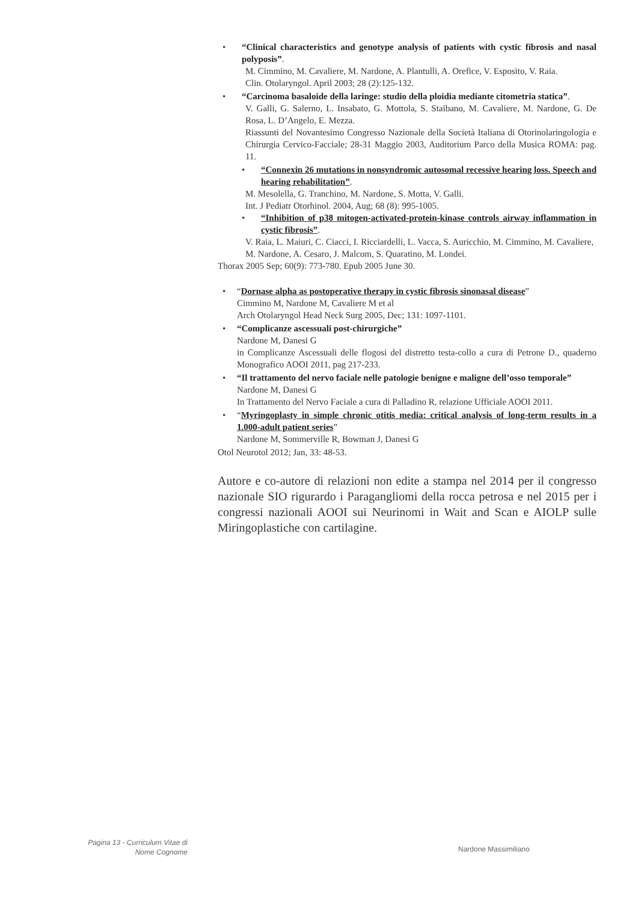• “Clinical characteristics and genotype analysis of patients with cystic fibrosis and nasal polyposis”.
M. Cimmino, M. Cavaliere, M. Nardone, A. Plantulli, A. Orefice, V. Esposito, V. Raia.
Clin. Otolaryngol. April 2003; 28 (2):125-132.
• “Carcinoma basaloide della laringe: studio della ploidia mediante citometria statica”.
V. Galli, G. Salerno, L. Insabato, G. Mottola, S. Staibano, M. Cavaliere, M. Nardone, G. De Rosa, L. D’Angelo, E. Mezza.
Riassunti del Novantesimo Congresso Nazionale della Società Italiana di Otorinolaringologia e Chirurgia Cervico-Facciale; 28-31 Maggio 2003, Auditorium Parco della Musica ROMA: pag. 11.
• “Connexin 26 mutations in nonsyndromic autosomal recessive hearing loss. Speech and hearing rehabilitation”.
M. Mesolella, G. Tranchino, M. Nardone, S. Motta, V. Galli.
Int. J Pediatr Otorhinol. 2004, Aug; 68 (8): 995-1005.
• “Inhibition of p38 mitogen-activated-protein-kinase controls airway inflammation in cystic fibrosis”.
V. Raia, L. Maiuri, C. Ciacci, I. Ricciardelli, L. Vacca, S. Auricchio, M. Cimmino, M. Cavaliere, M. Nardone, A. Cesaro, J. Malcom, S. Quaratino, M. Londei.
Thorax 2005 Sep; 60(9): 773-780. Epub 2005 June 30.
• “Dornase alpha as postoperative therapy in cystic fibrosis sinonasal disease”
Cimmino M, Nardone M, Cavaliere M et al
Arch Otolaryngol Head Neck Surg 2005, Dec; 131: 1097-1101.
• “Complicanze ascessuali post-chirurgiche”
Nardone M, Danesi G
in Complicanze Ascessuali delle flogosi del distretto testa-collo a cura di Petrone D., quaderno Monografico AOOI 2011, pag 217-233.
• “Il trattamento del nervo faciale nelle patologie benigne e maligne dell’osso temporale”
Nardone M, Danesi G
In Trattamento del Nervo Faciale a cura di Palladino R, relazione Ufficiale AOOI 2011.
• “Myringoplasty in simple chronic otitis media: critical analysis of long-term results in a 1.000-adult patient series”
Nardone M, Sommerville R, Bowman J, Danesi G
Otol Neurotol 2012; Jan, 33: 48-53.
Autore e co-autore di relazioni non edite a stampa nel 2014 per il congresso nazionale SIO rigurardo i Paragangliomi della rocca petrosa e nel 2015 per i congressi nazionali AOOI sui Neurinomi in Wait and Scan e AIOLP sulle Miringoplastiche con cartilagine.
Pagina 13 - Curriculum Vitae di
Nome Cognome
Nardone Massimiliano